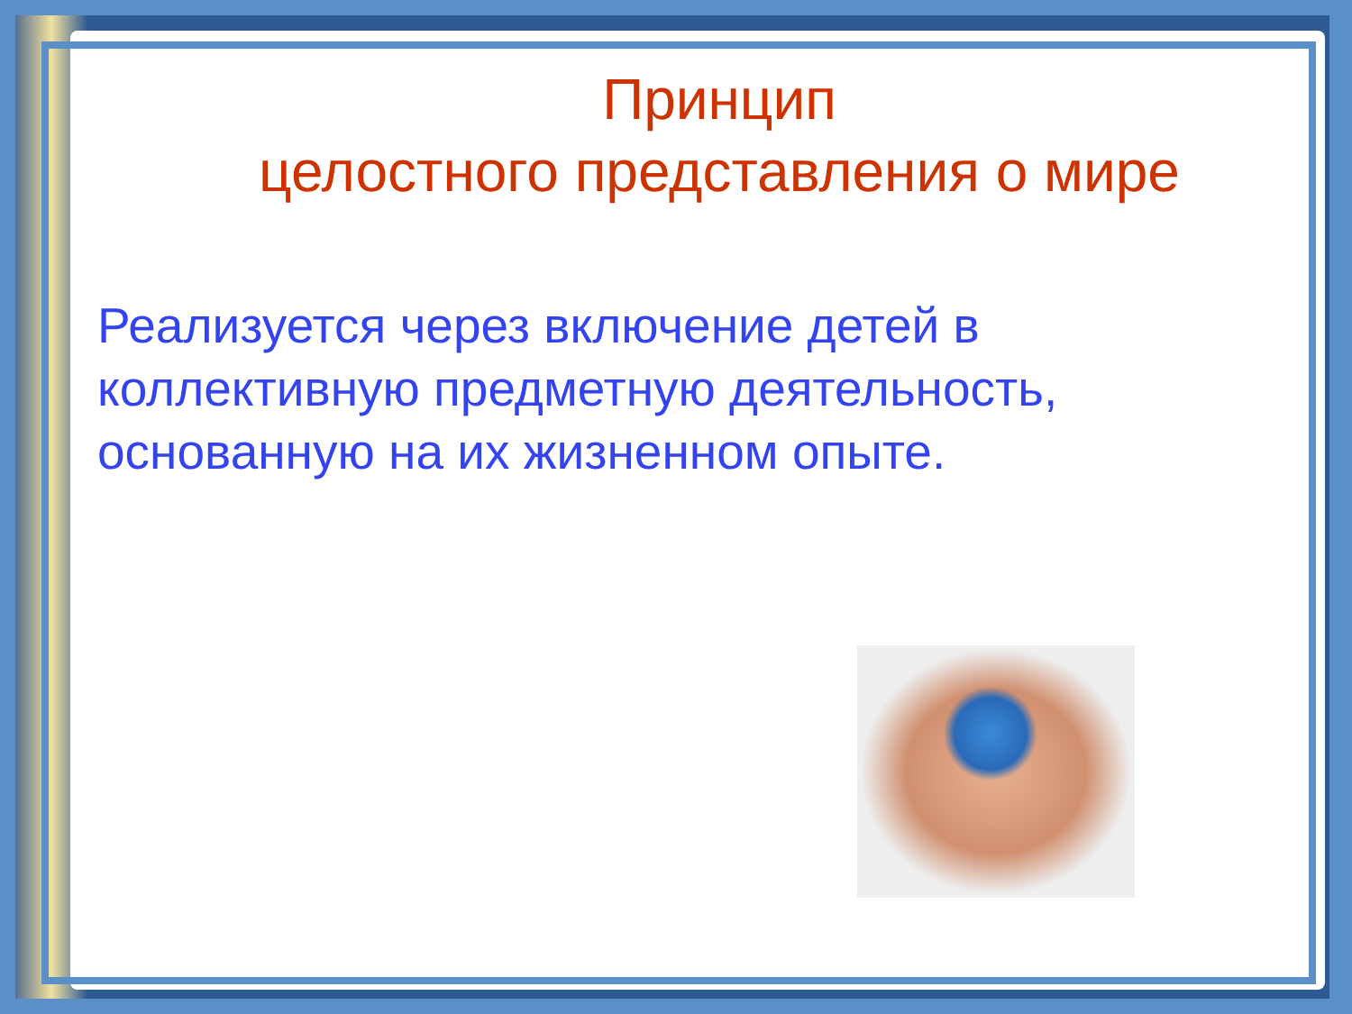Принцип
целостного представления о мире
Реализуется через включение детей в коллективную предметную деятельность, основанную на их жизненном опыте.